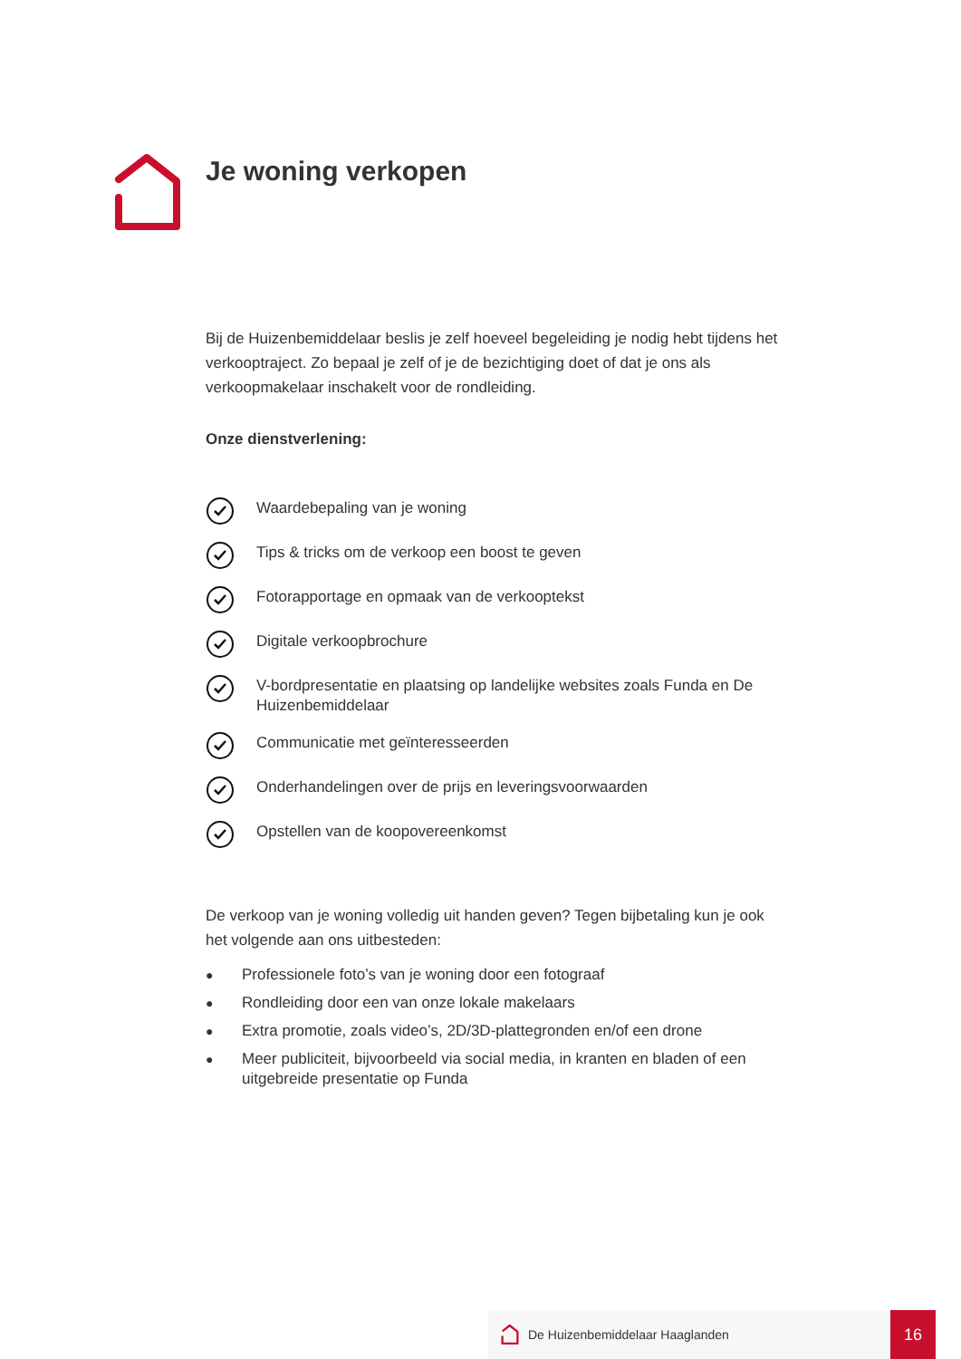Je woning verkopen
Bij de Huizenbemiddelaar beslis je zelf hoeveel begeleiding je nodig hebt tijdens het verkooptraject. Zo bepaal je zelf of je de bezichtiging doet of dat je ons als verkoopmakelaar inschakelt voor de rondleiding.
Onze dienstverlening:
Waardebepaling van je woning
Tips & tricks om de verkoop een boost te geven
Fotorapportage en opmaak van de verkooptekst
Digitale verkoopbrochure
V-bordpresentatie en plaatsing op landelijke websites zoals Funda en De Huizenbemiddelaar
Communicatie met geïnteresseerden
Onderhandelingen over de prijs en leveringsvoorwaarden
Opstellen van de koopovereenkomst
De verkoop van je woning volledig uit handen geven? Tegen bijbetaling kun je ook het volgende aan ons uitbesteden:
● Professionele foto’s van je woning door een fotograaf
● Rondleiding door een van onze lokale makelaars
● Extra promotie, zoals video’s, 2D/3D-plattegronden en/of een drone
● Meer publiciteit, bijvoorbeeld via social media, in kranten en bladen of een uitgebreide presentatie op Funda
De Huizenbemiddelaar Haaglanden
16